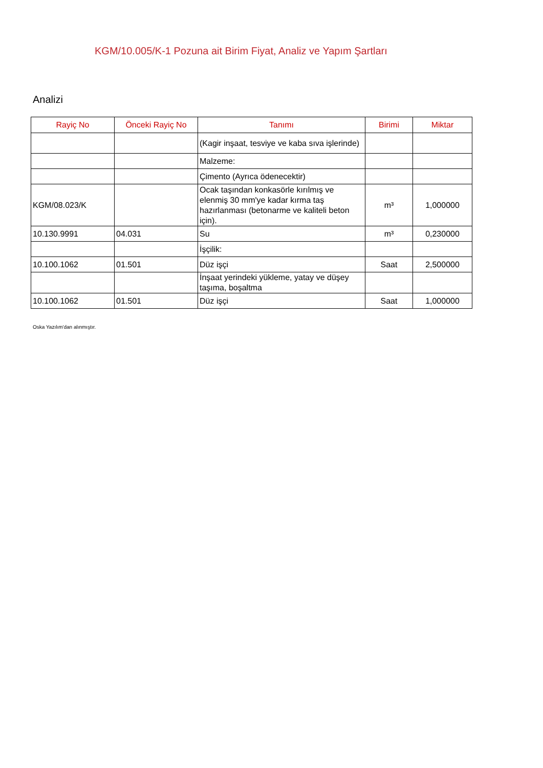KGM/10.005/K-1 Pozuna ait Birim Fiyat, Analiz ve Yapım Şartları
Analizi
| Rayiç No | Önceki Rayiç No | Tanımı | Birimi | Miktar |
| --- | --- | --- | --- | --- |
| | | (Kagir inşaat, tesviye ve kaba sıva işlerinde) | | |
| | | Malzeme: | | |
| | | Çimento (Ayrıca ödenecektir) | | |
| KGM/08.023/K | | Ocak taşından konkasörle kırılmış ve elenmiş 30 mm'ye kadar kırma taş hazırlanması (betonarme ve kaliteli beton için). | m³ | 1,000000 |
| 10.130.9991 | 04.031 | Su | m³ | 0,230000 |
| | | İşçilik: | | |
| 10.100.1062 | 01.501 | Düz işçi | Saat | 2,500000 |
| | | İnşaat yerindeki yükleme, yatay ve düşey taşıma, boşaltma | | |
| 10.100.1062 | 01.501 | Düz işçi | Saat | 1,000000 |
Oska Yazılım'dan alınmıştır.